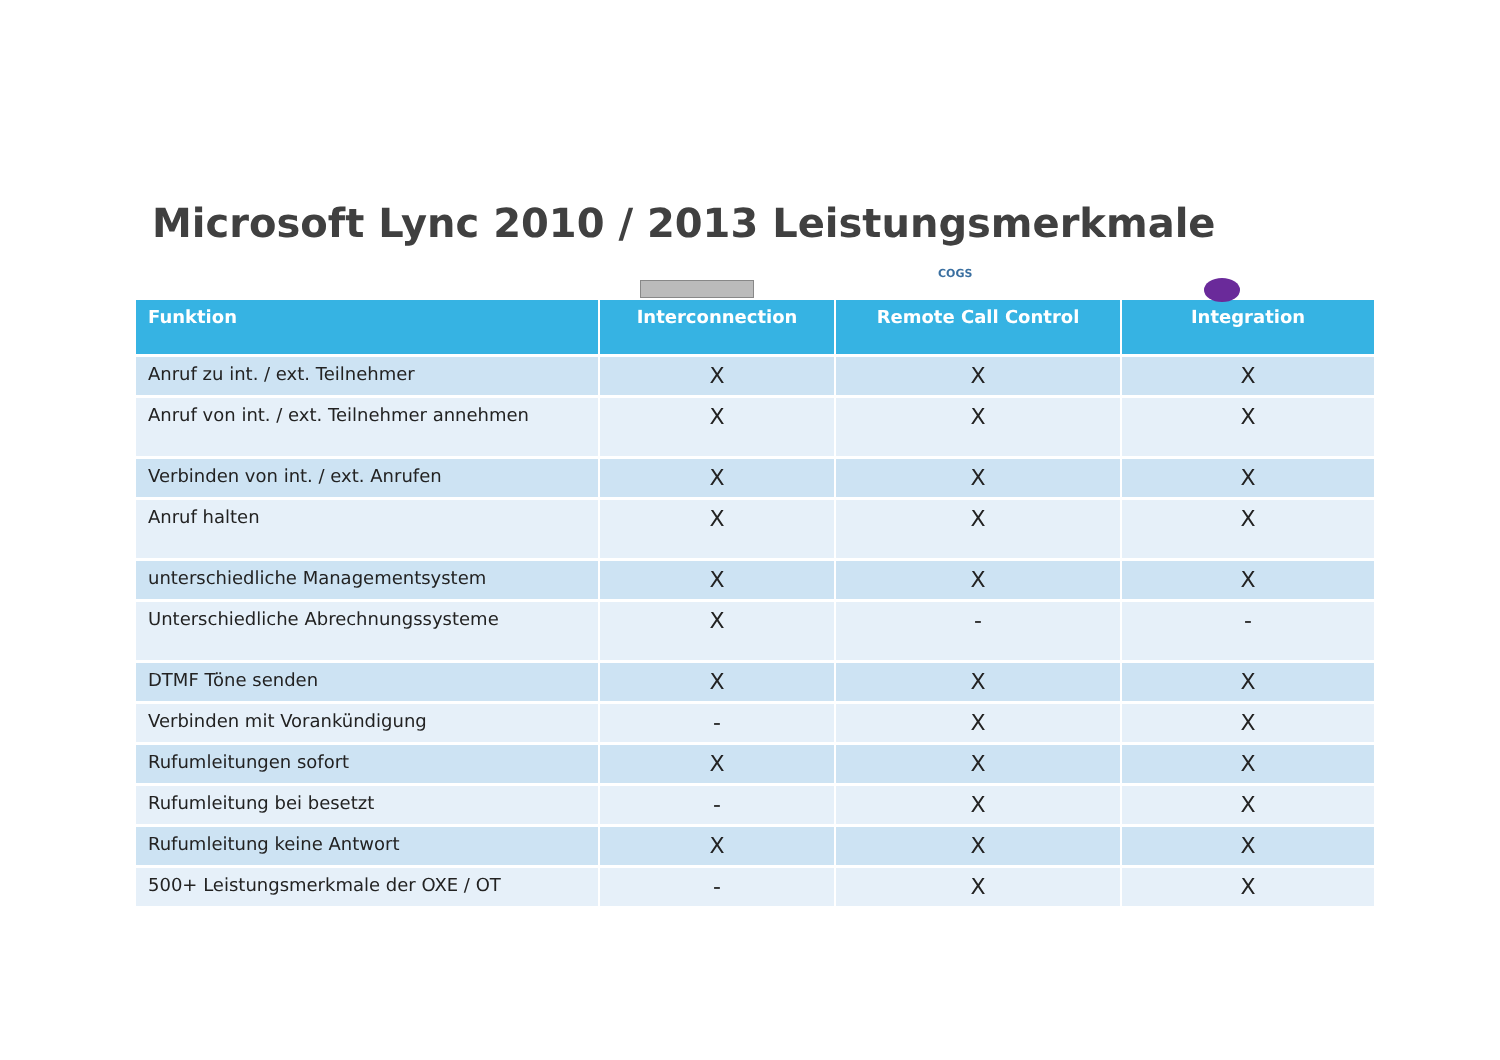Microsoft Lync 2010 / 2013 Leistungsmerkmale
COGS
| Funktion | Interconnection | Remote Call Control | Integration |
| --- | --- | --- | --- |
| Anruf zu int. / ext. Teilnehmer | X | X | X |
| Anruf von int. / ext. Teilnehmer annehmen | X | X | X |
| Verbinden von int. / ext. Anrufen | X | X | X |
| Anruf halten | X | X | X |
| unterschiedliche Managementsystem | X | X | X |
| Unterschiedliche Abrechnungssysteme | X | - | - |
| DTMF Töne senden | X | X | X |
| Verbinden mit Vorankündigung | - | X | X |
| Rufumleitungen sofort | X | X | X |
| Rufumleitung bei besetzt | - | X | X |
| Rufumleitung keine Antwort | X | X | X |
| 500+ Leistungsmerkmale der OXE / OT | - | X | X |